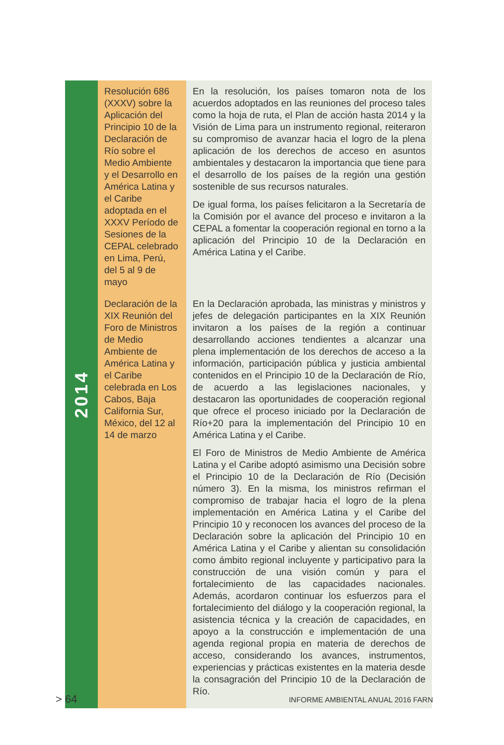| 2014 | Resolución 686 (XXXV) sobre la Aplicación del Principio 10 de la Declaración de Río sobre el Medio Ambiente y el Desarrollo en América Latina y el Caribe adoptada en el XXXV Período de Sesiones de la CEPAL celebrado en Lima, Perú, del 5 al 9 de mayo | En la resolución, los países tomaron nota de los acuerdos adoptados en las reuniones del proceso tales como la hoja de ruta, el Plan de acción hasta 2014 y la Visión de Lima para un instrumento regional, reiteraron su compromiso de avanzar hacia el logro de la plena aplicación de los derechos de acceso en asuntos ambientales y destacaron la importancia que tiene para el desarrollo de los países de la región una gestión sostenible de sus recursos naturales. De igual forma, los países felicitaron a la Secretaría de la Comisión por el avance del proceso e invitaron a la CEPAL a fomentar la cooperación regional en torno a la aplicación del Principio 10 de la Declaración en América Latina y el Caribe. |
| | Declaración de la XIX Reunión del Foro de Ministros de Medio Ambiente de América Latina y el Caribe celebrada en Los Cabos, Baja California Sur, México, del 12 al 14 de marzo | En la Declaración aprobada, las ministras y ministros y jefes de delegación participantes en la XIX Reunión invitaron a los países de la región a continuar desarrollando acciones tendientes a alcanzar una plena implementación de los derechos de acceso a la información, participación pública y justicia ambiental contenidos en el Principio 10 de la Declaración de Río, de acuerdo a las legislaciones nacionales, y destacaron las oportunidades de cooperación regional que ofrece el proceso iniciado por la Declaración de Río+20 para la implementación del Principio 10 en América Latina y el Caribe. El Foro de Ministros de Medio Ambiente de América Latina y el Caribe adoptó asimismo una Decisión sobre el Principio 10 de la Declaración de Río (Decisión número 3). En la misma, los ministros refirman el compromiso de trabajar hacia el logro de la plena implementación en América Latina y el Caribe del Principio 10 y reconocen los avances del proceso de la Declaración sobre la aplicación del Principio 10 en América Latina y el Caribe y alientan su consolidación como ámbito regional incluyente y participativo para la construcción de una visión común y para el fortalecimiento de las capacidades nacionales. Además, acordaron continuar los esfuerzos para el fortalecimiento del diálogo y la cooperación regional, la asistencia técnica y la creación de capacidades, en apoyo a la construcción e implementación de una agenda regional propia en materia de derechos de acceso, considerando los avances, instrumentos, experiencias y prácticas existentes en la materia desde la consagración del Principio 10 de la Declaración de Río. |
> 64
INFORME AMBIENTAL ANUAL 2016 FARN